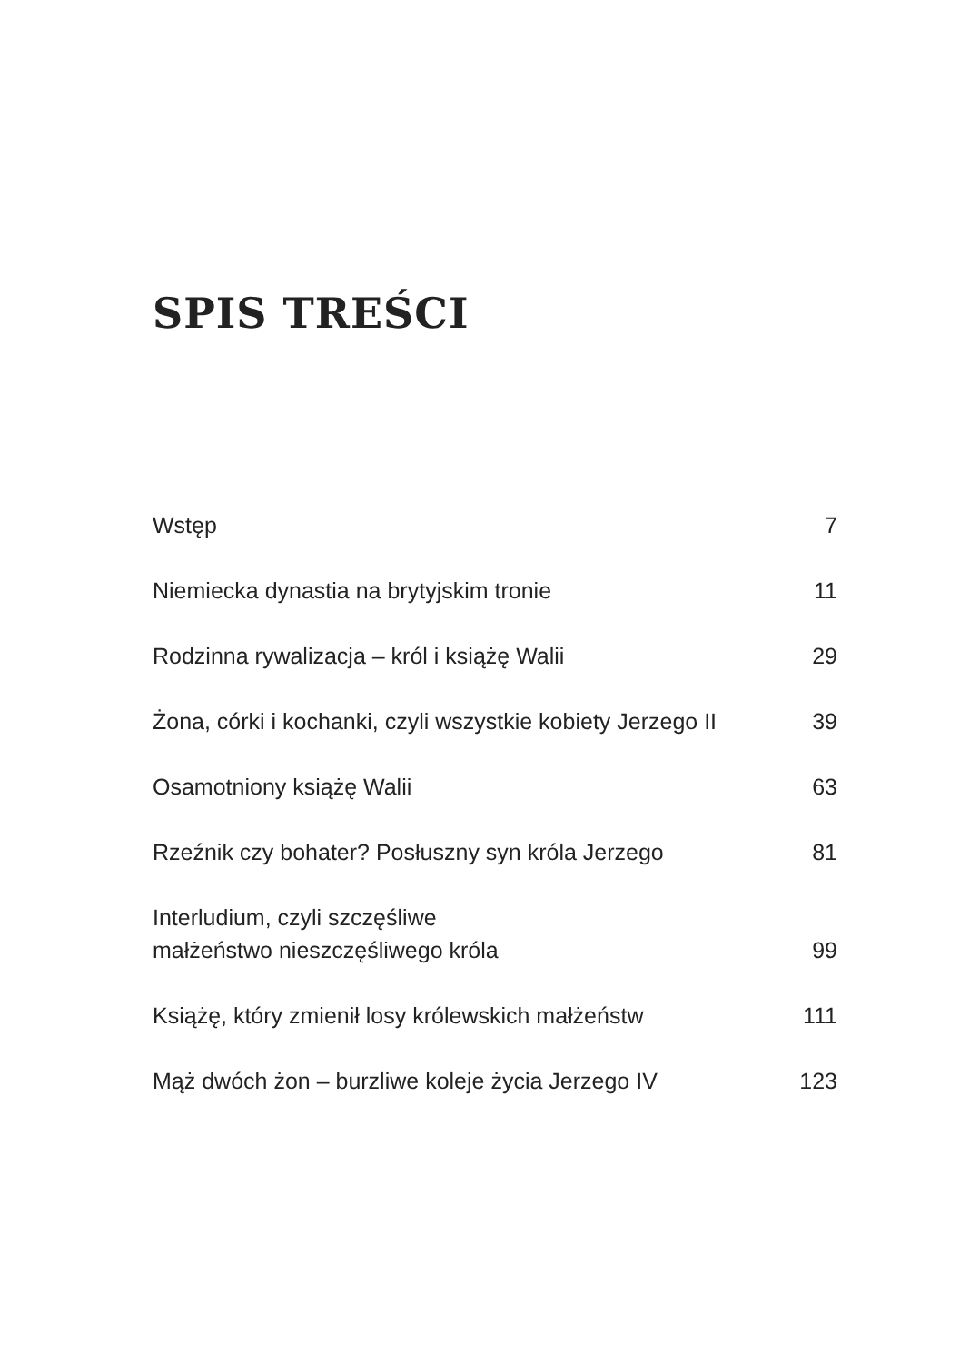SPIS TREŚCI
Wstęp 7
Niemiecka dynastia na brytyjskim tronie 11
Rodzinna rywalizacja – król i książę Walii 29
Żona, córki i kochanki, czyli wszystkie kobiety Jerzego II 39
Osamotniony książę Walii 63
Rzeźnik czy bohater? Posłuszny syn króla Jerzego 81
Interludium, czyli szczęśliwe
małżeństwo nieszczęśliwego króla 99
Książę, który zmienił losy królewskich małżeństw 111
Mąż dwóch żon – burzliwe koleje życia Jerzego IV 123